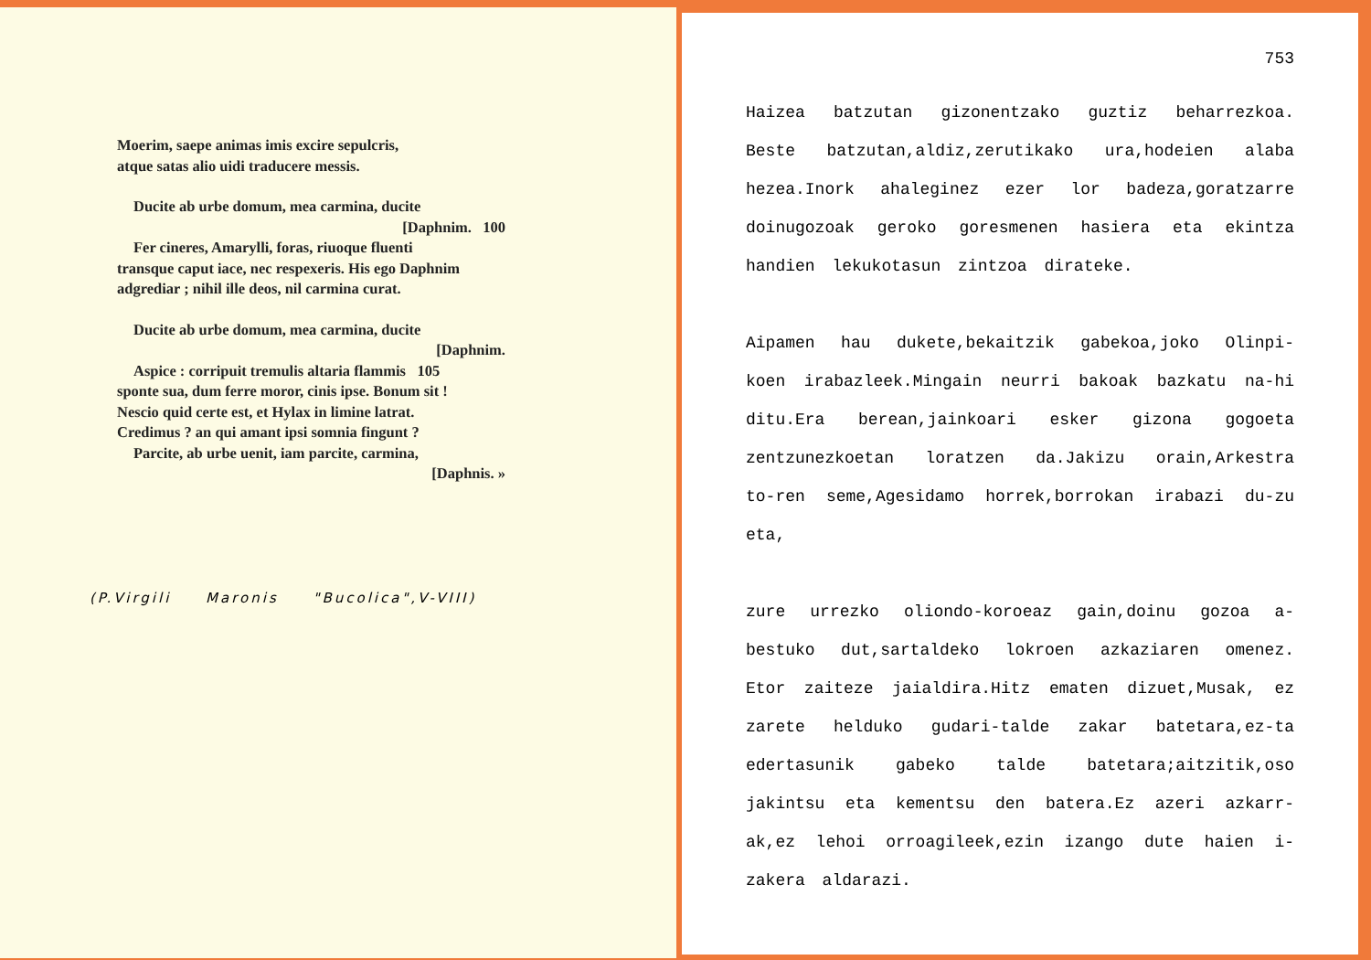Moerim, saepe animas imis excire sepulcris,
atque satas alio uidi traducere messis.
Ducite ab urbe domum, mea carmina, ducite
[Daphnim. 100
Fer cineres, Amarylli, foras, riuoque fluenti
transque caput iace, nec respexeris. His ego Daphnim
adgrediar ; nihil ille deos, nil carmina curat.
Ducite ab urbe domum, mea carmina, ducite
[Daphnim.
Aspice : corripuit tremulis altaria flammis 105
sponte sua, dum ferre moror, cinis ipse. Bonum sit !
Nescio quid certe est, et Hylax in limine latrat.
Credimus ? an qui amant ipsi somnia fingunt ?
Parcite, ab urbe uenit, iam parcite, carmina,
[Daphnis. »
(P.Virgili Maronis "Bucolica",V-VIII)
753
Haizea batzutan gizonentzako guztiz beharrezkoa. Beste batzutan,aldiz,zerutikako ura,hodeien alaba hezea.Inork ahaleginez ezer lor badeza,goratzarre doinugozoak geroko goresmenen hasiera eta ekintza handien lekukotasun zintzoa dirateke.
Aipamen hau dukete,bekaitzik gabekoa,joko Olinpi-koen irabazleek.Mingain neurri bakoak bazkatu na-hi ditu.Era berean,jainkoari esker gizona gogoeta zentzunezkoetan loratzen da.Jakizu orain,Arkestra to-ren seme,Agesidamo horrek,borrokan irabazi du-zu eta,
zure urrezko oliondo-koroeaz gain,doinu gozoa a-bestuko dut,sartaldeko lokroen azkaziaren omenez. Etor zaiteze jaialdira.Hitz ematen dizuet,Musak, ez zarete helduko gudari-talde zakar batetara,ez-ta edertasunik gabeko talde batetara;aitzitik,oso jakintsu eta kementsu den batera.Ez azeri azkarr-ak,ez lehoi orroagileek,ezin izango dute haien i-zakera aldarazi.